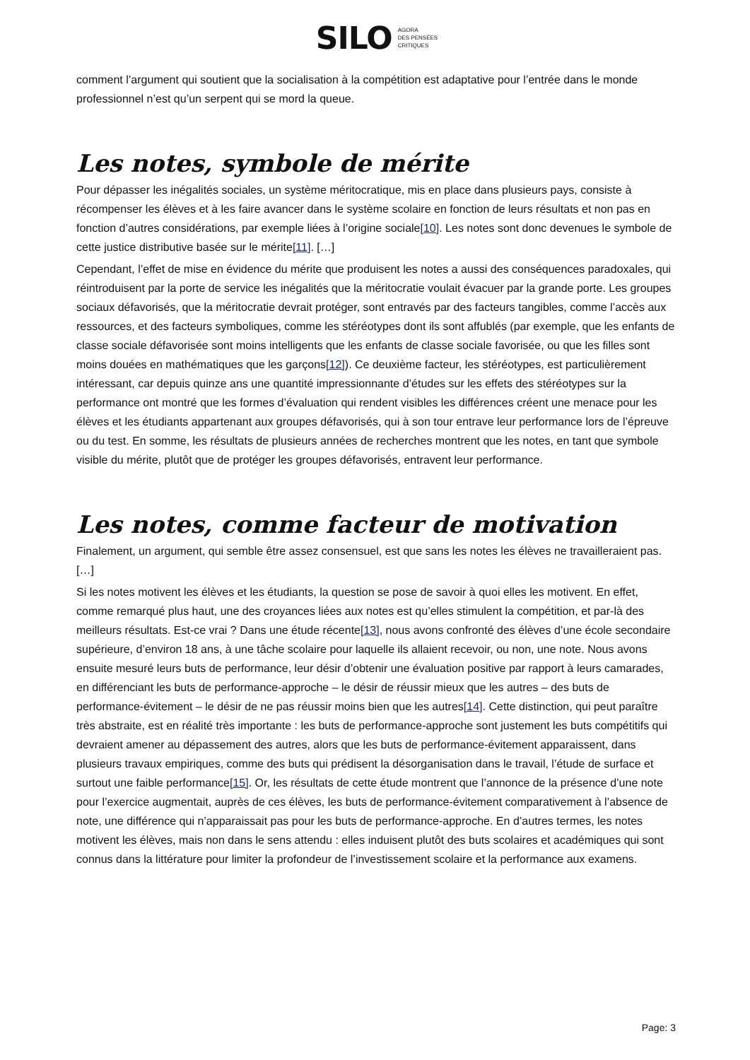SILO AGORA
DES PENSÉES
CRITIQUES
comment l’argument qui soutient que la socialisation à la compétition est adaptative pour l’entrée dans le monde professionnel n’est qu’un serpent qui se mord la queue.
Les notes, symbole de mérite
Pour dépasser les inégalités sociales, un système méritocratique, mis en place dans plusieurs pays, consiste à récompenser les élèves et à les faire avancer dans le système scolaire en fonction de leurs résultats et non pas en fonction d’autres considérations, par exemple liées à l’origine sociale[10]. Les notes sont donc devenues le symbole de cette justice distributive basée sur le mérite[11]. […]
Cependant, l’effet de mise en évidence du mérite que produisent les notes a aussi des conséquences paradoxales, qui réintroduisent par la porte de service les inégalités que la méritocratie voulait évacuer par la grande porte. Les groupes sociaux défavorisés, que la méritocratie devrait protéger, sont entravés par des facteurs tangibles, comme l’accès aux ressources, et des facteurs symboliques, comme les stéréotypes dont ils sont affublés (par exemple, que les enfants de classe sociale défavorisée sont moins intelligents que les enfants de classe sociale favorisée, ou que les filles sont moins douées en mathématiques que les garçons[12]). Ce deuxième facteur, les stéréotypes, est particulièrement intéressant, car depuis quinze ans une quantité impressionnante d’études sur les effets des stéréotypes sur la performance ont montré que les formes d’évaluation qui rendent visibles les différences créent une menace pour les élèves et les étudiants appartenant aux groupes défavorisés, qui à son tour entrave leur performance lors de l’épreuve ou du test. En somme, les résultats de plusieurs années de recherches montrent que les notes, en tant que symbole visible du mérite, plutôt que de protéger les groupes défavorisés, entravent leur performance.
Les notes, comme facteur de motivation
Finalement, un argument, qui semble être assez consensuel, est que sans les notes les élèves ne travailleraient pas. […]
Si les notes motivent les élèves et les étudiants, la question se pose de savoir à quoi elles les motivent. En effet, comme remarqué plus haut, une des croyances liées aux notes est qu’elles stimulent la compétition, et par-là des meilleurs résultats. Est-ce vrai ? Dans une étude récente[13], nous avons confronté des élèves d’une école secondaire supérieure, d’environ 18 ans, à une tâche scolaire pour laquelle ils allaient recevoir, ou non, une note. Nous avons ensuite mesuré leurs buts de performance, leur désir d’obtenir une évaluation positive par rapport à leurs camarades, en différenciant les buts de performance-approche – le désir de réussir mieux que les autres – des buts de performance-évitement – le désir de ne pas réussir moins bien que les autres[14]. Cette distinction, qui peut paraître très abstraite, est en réalité très importante : les buts de performance-approche sont justement les buts compétitifs qui devraient amener au dépassement des autres, alors que les buts de performance-évitement apparaissent, dans plusieurs travaux empiriques, comme des buts qui prédisent la désorganisation dans le travail, l’étude de surface et surtout une faible performance[15]. Or, les résultats de cette étude montrent que l’annonce de la présence d’une note pour l’exercice augmentait, auprès de ces élèves, les buts de performance-évitement comparativement à l’absence de note, une différence qui n’apparaissait pas pour les buts de performance-approche. En d’autres termes, les notes motivent les élèves, mais non dans le sens attendu : elles induisent plutôt des buts scolaires et académiques qui sont connus dans la littérature pour limiter la profondeur de l’investissement scolaire et la performance aux examens.
Page: 3